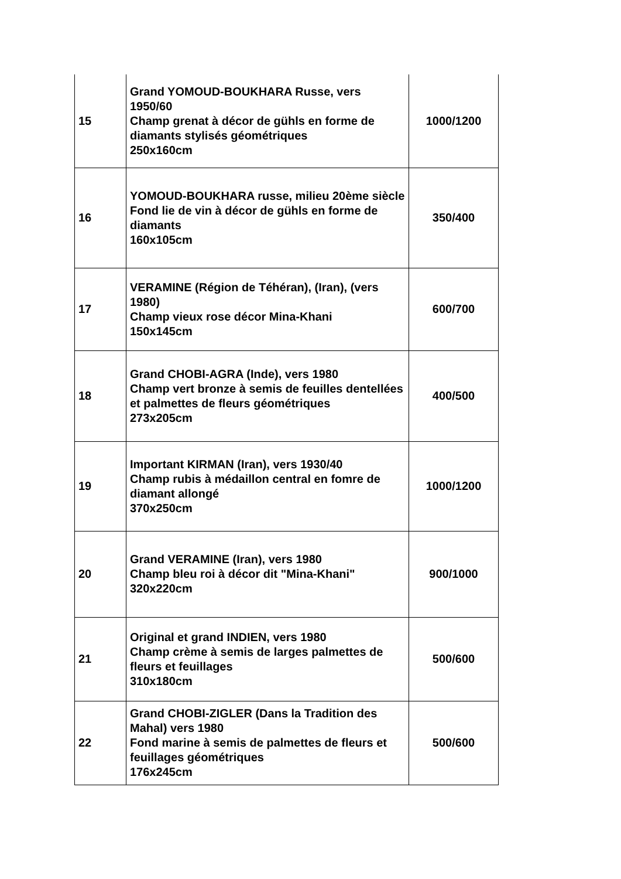| 15 | Grand YOMOUD-BOUKHARA Russe, vers 1950/60 Champ grenat à décor de gühls en forme de diamants stylisés géométriques 250x160cm | 1000/1200 |
| 16 | YOMOUD-BOUKHARA russe, milieu 20ème siècle Fond lie de vin à décor de gühls en forme de diamants 160x105cm | 350/400 |
| 17 | VERAMINE (Région de Téhéran), (Iran), (vers 1980) Champ vieux rose décor Mina-Khani 150x145cm | 600/700 |
| 18 | Grand CHOBI-AGRA (Inde), vers 1980 Champ vert bronze à semis de feuilles dentellées et palmettes de fleurs géométriques 273x205cm | 400/500 |
| 19 | Important KIRMAN (Iran), vers 1930/40 Champ rubis à médaillon central en fomre de diamant allongé 370x250cm | 1000/1200 |
| 20 | Grand VERAMINE (Iran), vers 1980 Champ bleu roi à décor dit "Mina-Khani" 320x220cm | 900/1000 |
| 21 | Original et grand INDIEN, vers 1980 Champ crème à semis de larges palmettes de fleurs et feuillages 310x180cm | 500/600 |
| 22 | Grand CHOBI-ZIGLER (Dans la Tradition des Mahal) vers 1980 Fond marine à semis de palmettes de fleurs et feuillages géométriques 176x245cm | 500/600 |